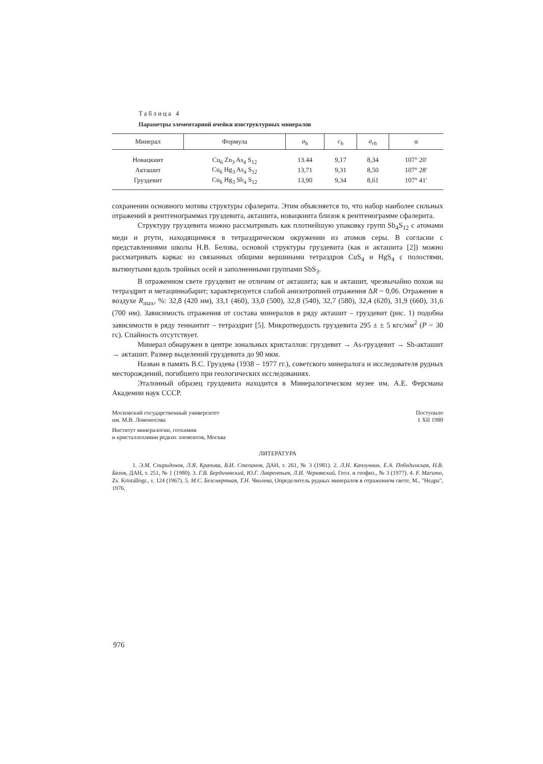Таблица 4
Параметры элементарной ячейки изоструктурных минералов
| Минерал | Формула | a<sub>h</sub> | c<sub>h</sub> | a<sub>rh</sub> | α |
| --- | --- | --- | --- | --- | --- |
| Новацкиит | Cu<sub>6</sub> Zn<sub>3</sub> As<sub>4</sub> S<sub>12</sub> | 13.44 | 9,17 | 8,34 | 107° 20′ |
| Акташит | Cu<sub>6</sub> Hg<sub>3</sub> As<sub>4</sub> S<sub>12</sub> | 13,71 | 9,31 | 8,50 | 107° 28′ |
| Груздевит | Cu<sub>6</sub> Hg<sub>3</sub> Sb<sub>4</sub> S<sub>12</sub> | 13,90 | 9,34 | 8,61 | 107° 41′ |
сохранении основного мотива структуры сфалерита. Этим объясняется то, что набор наиболее сильных отражений в рентгенограммах груздевита, акташита, новацкиита близок к рентгенограмме сфалерита.
Структуру груздевита можно рассматривать как плотнейшую упаковку групп Sb<sub>4</sub>S<sub>12</sub> с атомами меди и ртути, находящимися в тетраэдрическом окружении из атомов серы. В согласии с представлениями школы Н.В. Белова, основой структуры груздевита (как и акташита [2]) можно рассматривать каркас из связанных общими вершинами тетраэдров CuS<sub>4</sub> и HgS<sub>4</sub> с полостями, вытянутыми вдоль тройных осей и заполненными группами SbS<sub>3</sub>.
В отраженном свете груздевит не отличим от акташита; как и акташит, чрезвычайно похож на тетраэдрит и метациннабарит; характеризуется слабой анизотропией отражения ΔR ~ 0,06. Отражение в воздухе R<sub>max</sub>, %: 32,8 (420 нм), 33,1 (460), 33,0 (500), 32,8 (540), 32,7 (580), 32,4 (620), 31,9 (660), 31,6 (700 нм). Зависимость отражения от состава минералов в ряду акташит – груздевит (рис. 1) подобна зависимости в ряду теннантит – тетраэдрит [5]. Микротвердость груздевита 295 ± ± 5 кгс/мм<sup>2</sup> (P = 30 гс). Спайность отсутствует.
Минерал обнаружен в центре зональных кристаллов: груздевит → As-груздевит → Sb-акташит → акташит. Размер выделений груздевита до 90 мкм.
Назван в память В.С. Груздева (1938 – 1977 гг.), советского минералога и исследователя рудных месторождений, погибшего при геологических исследованиях.
Эталонный образец груздевита находится в Минералогическом музее им. А.Е. Ферсмана Академии наук СССР.
Московский государственный университет
им. М.В. Ломоносова
Институт минералогии, геохимии
и кристаллохимии редких элементов, Москва
Поступило
1 XII 1980
ЛИТЕРАТУРА
1. Э.М. Спиридонов, Л.Я. Крапива, В.И. Степанов, ДАН, т. 261, № 3 (1981). 2. Л.Н. Каплунник, Е.А. Победимская, Н.В. Белов, ДАН, т. 251, № 1 (1980). 3. Г.В. Бердичевский, Ю.Г. Лаврентьев, Л.И. Чернявский, Геол. и геофиз., № 3 (1977). 4. F. Marumo, Zs. Kristallogr., v. 124 (1967). 5. М.С. Безсмертная, Т.Н. Чвилева, Определитель рудных минералов в отраженном свете, М., "Недра", 1976.
976